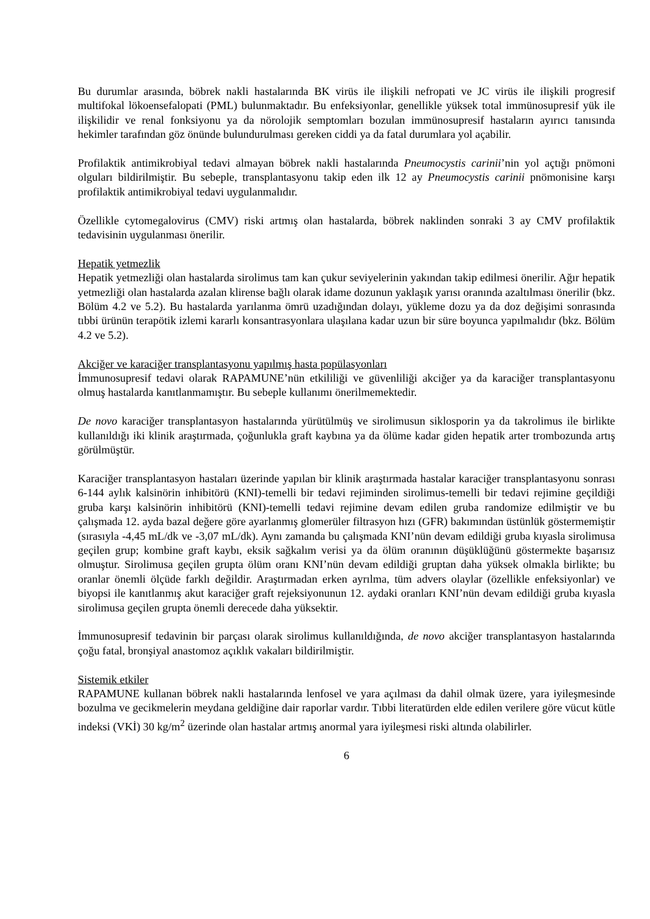Bu durumlar arasında, böbrek nakli hastalarında BK virüs ile ilişkili nefropati ve JC virüs ile ilişkili progresif multifokal lökoensefalopati (PML) bulunmaktadır. Bu enfeksiyonlar, genellikle yüksek total immünosupresif yük ile ilişkilidir ve renal fonksiyonu ya da nörolojik semptomları bozulan immünosupresif hastaların ayırıcı tanısında hekimler tarafından göz önünde bulundurulması gereken ciddi ya da fatal durumlara yol açabilir.
Profilaktik antimikrobiyal tedavi almayan böbrek nakli hastalarında Pneumocystis carinii’nin yol açtığı pnömoni olguları bildirilmiştir. Bu sebeple, transplantasyonu takip eden ilk 12 ay Pneumocystis carinii pnömonisine karşı profilaktik antimikrobiyal tedavi uygulanmalıdır.
Özellikle cytomegalovirus (CMV) riski artmış olan hastalarda, böbrek naklinden sonraki 3 ay CMV profilaktik tedavisinin uygulanması önerilir.
Hepatik yetmezlik
Hepatik yetmezliği olan hastalarda sirolimus tam kan çukur seviyelerinin yakından takip edilmesi önerilir. Ağır hepatik yetmezliği olan hastalarda azalan klirense bağlı olarak idame dozunun yaklaşık yarısı oranında azaltılması önerilir (bkz. Bölüm 4.2 ve 5.2). Bu hastalarda yarılanma ömrü uzadığından dolayı, yükleme dozu ya da doz değişimi sonrasında tıbbi ürünün terapötik izlemi kararlı konsantrasyonlara ulaşılana kadar uzun bir süre boyunca yapılmalıdır (bkz. Bölüm 4.2 ve 5.2).
Akciğer ve karaciğer transplantasyonu yapılmış hasta popülasyonları
İmmunosupresif tedavi olarak RAPAMUNE’nün etkililiği ve güvenliliği akciğer ya da karaciğer transplantasyonu olmuş hastalarda kanıtlanmamıştır. Bu sebeple kullanımı önerilmemektedir.
De novo karaciğer transplantasyon hastalarında yürütülmüş ve sirolimusun siklosporin ya da takrolimus ile birlikte kullanıldığı iki klinik araştırmada, çoğunlukla graft kaybına ya da ölüme kadar giden hepatik arter trombozunda artış görülmüştür.
Karaciğer transplantasyon hastaları üzerinde yapılan bir klinik araştırmada hastalar karaciğer transplantasyonu sonrası 6-144 aylık kalsinörin inhibitörü (KNI)-temelli bir tedavi rejiminden sirolimus-temelli bir tedavi rejimine geçildiği gruba karşı kalsinörin inhibitörü (KNI)-temelli tedavi rejimine devam edilen gruba randomize edilmiştir ve bu çalışmada 12. ayda bazal değere göre ayarlanmış glomerüler filtrasyon hızı (GFR) bakımından üstünlük göstermemiştir (sırasıyla -4,45 mL/dk ve -3,07 mL/dk). Aynı zamanda bu çalışmada KNI’nün devam edildiği gruba kıyasla sirolimusa geçilen grup; kombine graft kaybı, eksik sağkalım verisi ya da ölüm oranının düşüklüğünü göstermekte başarısız olmuştur. Sirolimusa geçilen grupta ölüm oranı KNI’nün devam edildiği gruptan daha yüksek olmakla birlikte; bu oranlar önemli ölçüde farklı değildir. Araştırmadan erken ayrılma, tüm advers olaylar (özellikle enfeksiyonlar) ve biyopsi ile kanıtlanmış akut karaciğer graft rejeksiyonunun 12. aydaki oranları KNI’nün devam edildiği gruba kıyasla sirolimusa geçilen grupta önemli derecede daha yüksektir.
İmmunosupresif tedavinin bir parçası olarak sirolimus kullanıldığında, de novo akciğer transplantasyon hastalarında çoğu fatal, bronşiyal anastomoz açıklık vakaları bildirilmiştir.
Sistemik etkiler
RAPAMUNE kullanan böbrek nakli hastalarında lenfosel ve yara açılması da dahil olmak üzere, yara iyileşmesinde bozulma ve gecikmelerin meydana geldiğine dair raporlar vardır. Tıbbi literatürden elde edilen verilere göre vücut kütle indeksi (VKİ) 30 kg/m<sup>2</sup> üzerinde olan hastalar artmış anormal yara iyileşmesi riski altında olabilirler.
6